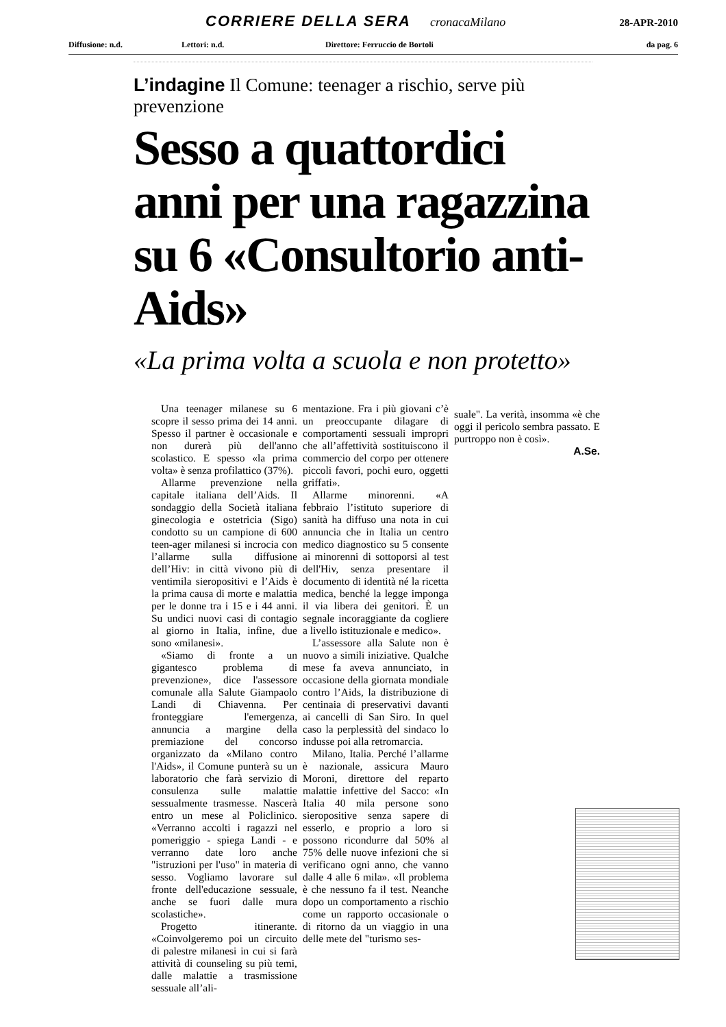CORRIERE DELLA SERA cronacaMilano 28-APR-2010
Diffusione: n.d. Lettori: n.d. Direttore: Ferruccio de Bortoli da pag. 6
L’indagine Il Comune: teenager a rischio, serve più prevenzione
Sesso a quattordici anni per una ragazzina su 6 «Consultorio anti-Aids»
«La prima volta a scuola e non protetto»
Una teenager milanese su 6 scopre il sesso prima dei 14 anni. Spesso il partner è occasionale e non durerà più dell'anno scolastico. E spesso «la prima volta» è senza profilattico (37%).
Allarme prevenzione nella capitale italiana dell’Aids. Il sondaggio della Società italiana ginecologia e ostetricia (Sigo) condotto su un campione di 600 teen-ager milanesi si incrocia con l’allarme sulla diffusione dell’Hiv: in città vivono più di ventimila sieropositivi e l’Aids è la prima causa di morte e malattia per le donne tra i 15 e i 44 anni. Su undici nuovi casi di contagio al giorno in Italia, infine, due sono «milanesi».
«Siamo di fronte a un gigantesco problema di prevenzione», dice l'assessore comunale alla Salute Giampaolo Landi di Chiavenna. Per fronteggiare l'emergenza, annuncia a margine della premiazione del concorso organizzato da «Milano contro l'Aids», il Comune punterà su un laboratorio che farà servizio di consulenza sulle malattie sessualmente trasmesse. Nascerà entro un mese al Policlinico. «Verranno accolti i ragazzi nel pomeriggio - spiega Landi - e verranno date loro anche "istruzioni per l'uso" in materia di sesso. Vogliamo lavorare sul fronte dell'educazione sessuale, anche se fuori dalle mura scolastiche».
Progetto itinerante. «Coinvolgeremo poi un circuito di palestre milanesi in cui si farà attività di counseling su più temi, dalle malattie a trasmissione sessuale all’ali-
mentazione. Fra i più giovani c’è un preoccupante dilagare di comportamenti sessuali impropri che all’affettività sostituiscono il commercio del corpo per ottenere piccoli favori, pochi euro, oggetti griffati».
Allarme minorenni. «A febbraio l’istituto superiore di sanità ha diffuso una nota in cui annuncia che in Italia un centro medico diagnostico su 5 consente ai minorenni di sottoporsi al test dell'Hiv, senza presentare il documento di identità né la ricetta medica, benché la legge imponga il via libera dei genitori. È un segnale incoraggiante da cogliere a livello istituzionale e medico».
L’assessore alla Salute non è nuovo a simili iniziative. Qualche mese fa aveva annunciato, in occasione della giornata mondiale contro l’Aids, la distribuzione di centinaia di preservativi davanti ai cancelli di San Siro. In quel caso la perplessità del sindaco lo indusse poi alla retromarcia.
Milano, Italia. Perché l’allarme è nazionale, assicura Mauro Moroni, direttore del reparto malattie infettive del Sacco: «In Italia 40 mila persone sono sieropositive senza sapere di esserlo, e proprio a loro si possono ricondurre dal 50% al 75% delle nuove infezioni che si verificano ogni anno, che vanno dalle 4 alle 6 mila». «Il problema è che nessuno fa il test. Neanche dopo un comportamento a rischio come un rapporto occasionale o di ritorno da un viaggio in una delle mete del "turismo ses-
suale". La verità, insomma «è che oggi il pericolo sembra passato. E purtroppo non è così».
A.Se.